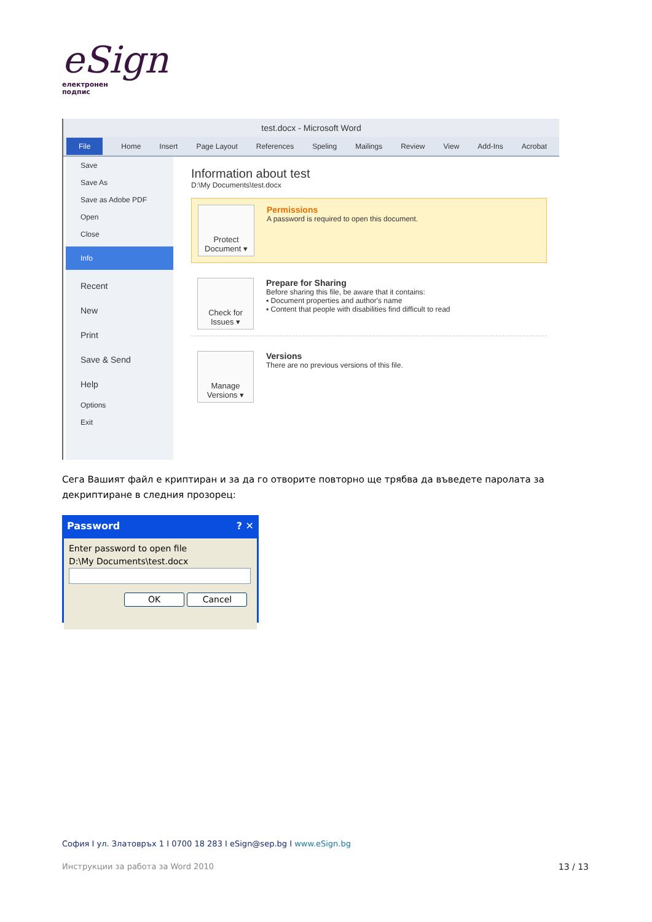eSign
електронен
подпис
test.docx - Microsoft Word
File Home Insert Page Layout References Speling Mailings Review View Add-Ins Acrobat
Save
Save As
Save as Adobe PDF
Open
Close
Info
Recent
New
Print
Save & Send
Help
Options
Exit
Information about test
D:\My Documents\test.docx
Protect Document ▾
Permissions
A password is required to open this document.
Check for Issues ▾
Prepare for Sharing
Before sharing this file, be aware that it contains:
▪ Document properties and author's name
▪ Content that people with disabilities find difficult to read
Manage Versions ▾
Versions
There are no previous versions of this file.
Сега Вашият файл е криптиран и за да го отворите повторно ще трябва да въведете паролата за декриптиране в следния прозорец:
Password ? ✕
Enter password to open file
D:\My Documents\test.docx
OK Cancel
София I ул. Златовръх 1 I 0700 18 283 I eSign@sep.bg I www.eSign.bg
Инструкции за работа за Word 2010 13 / 13